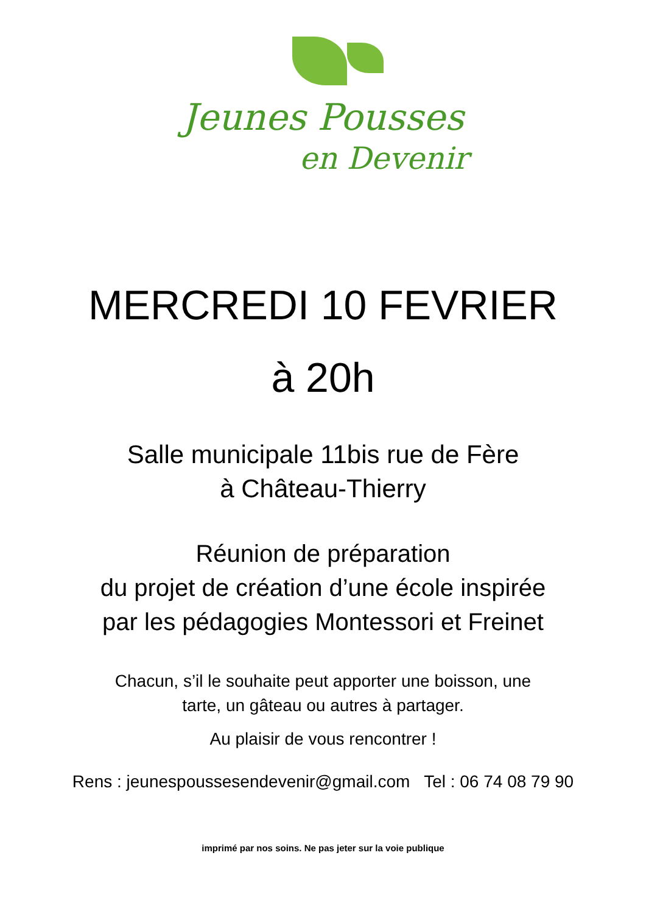Jeunes Pousses
en Devenir
MERCREDI 10 FEVRIER
à 20h
Salle municipale 11bis rue de Fère
à Château-Thierry
Réunion de préparation
du projet de création d’une école inspirée
par les pédagogies Montessori et Freinet
Chacun, s’il le souhaite peut apporter une boisson, une
tarte, un gâteau ou autres à partager.
Au plaisir de vous rencontrer !
Rens : jeunespoussesendevenir@gmail.com Tel : 06 74 08 79 90
imprimé par nos soins. Ne pas jeter sur la voie publique